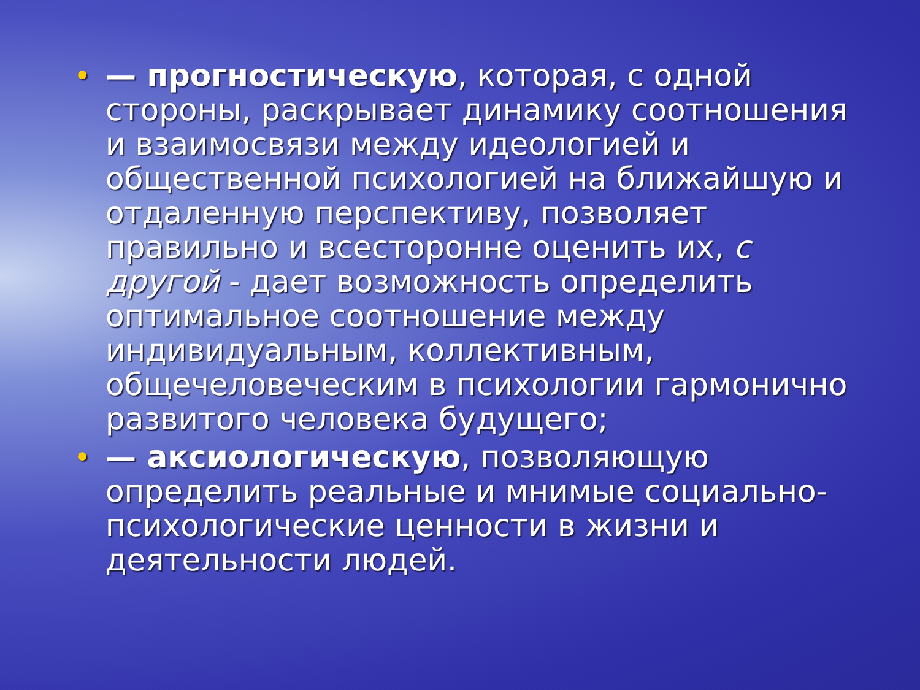• — прогностическую, которая, с одной стороны, раскрывает динамику соотношения и взаимосвязи между идеологией и общественной психологией на ближайшую и отдаленную перспективу, позволяет правильно и всесторонне оценить их, с другой - дает возможность определить оптимальное соотношение между индивидуальным, коллективным, общечеловеческим в психологии гармонично развитого человека будущего;
• — аксиологическую, позволяющую определить реальные и мнимые социально-психологические ценности в жизни и деятельности людей.